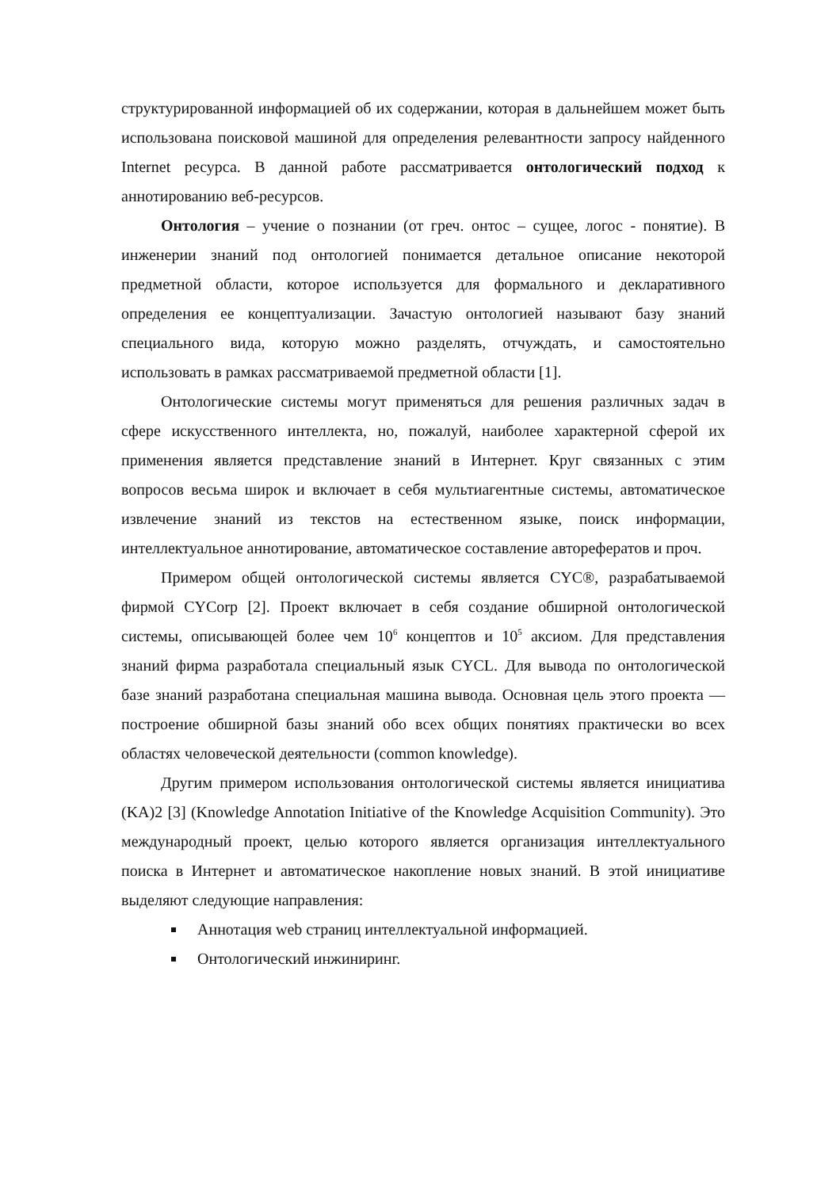структурированной информацией об их содержании, которая в дальнейшем может быть использована поисковой машиной для определения релевантности запросу найденного Internet ресурса. В данной работе рассматривается онтологический подход к аннотированию веб-ресурсов.
Онтология – учение о познании (от греч. онтос – сущее, логос - понятие). В инженерии знаний под онтологией понимается детальное описание некоторой предметной области, которое используется для формального и декларативного определения ее концептуализации. Зачастую онтологией называют базу знаний специального вида, которую можно разделять, отчуждать, и самостоятельно использовать в рамках рассматриваемой предметной области [1].
Онтологические системы могут применяться для решения различных задач в сфере искусственного интеллекта, но, пожалуй, наиболее характерной сферой их применения является представление знаний в Интернет. Круг связанных с этим вопросов весьма широк и включает в себя мультиагентные системы, автоматическое извлечение знаний из текстов на естественном языке, поиск информации, интеллектуальное аннотирование, автоматическое составление авторефератов и проч.
Примером общей онтологической системы является CYC®, разрабатываемой фирмой CYCorp [2]. Проект включает в себя создание обширной онтологической системы, описывающей более чем 10<sup>6</sup> концептов и 10<sup>5</sup> аксиом. Для представления знаний фирма разработала специальный язык CYCL. Для вывода по онтологической базе знаний разработана специальная машина вывода. Основная цель этого проекта — построение обширной базы знаний обо всех общих понятиях практически во всех областях человеческой деятельности (common knowledge).
Другим примером использования онтологической системы является инициатива (KA)2 [3] (Knowledge Annotation Initiative of the Knowledge Acquisition Community). Это международный проект, целью которого является организация интеллектуального поиска в Интернет и автоматическое накопление новых знаний. В этой инициативе выделяют следующие направления:
Аннотация web страниц интеллектуальной информацией.
Онтологический инжиниринг.